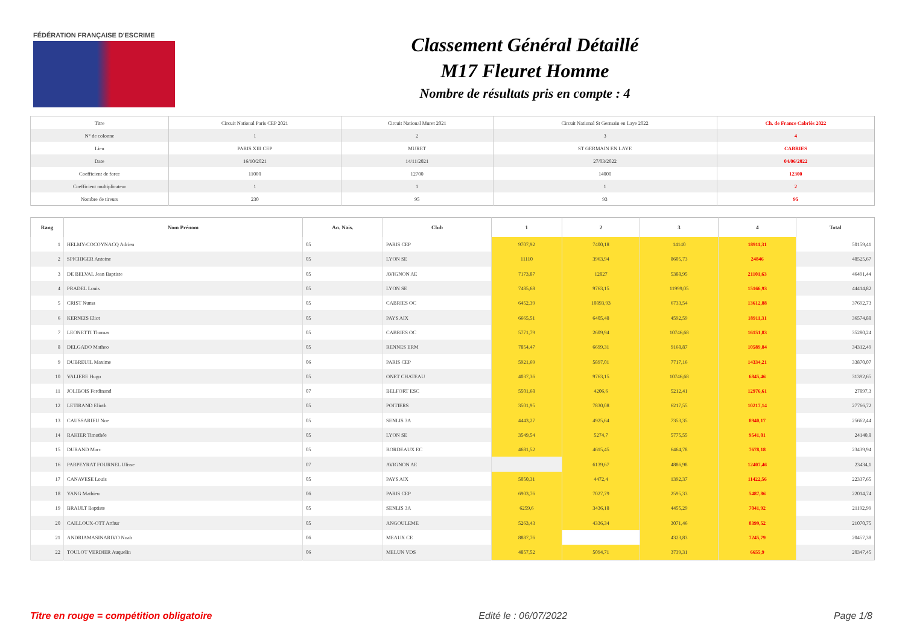FÉDÉRATION FRANÇAISE D'ESCRIME
Classement Général Détaillé
M17 Fleuret Homme
Nombre de résultats pris en compte : 4
| Titre | Circuit National Paris CEP 2021 | Circuit National Muret 2021 | Circuit National St Germain en Laye 2022 | Ch. de France Cabriès 2022 |
| N° de colonne | 1 | 2 | 3 | 4 |
| Lieu | PARIS XIII CEP | MURET | ST GERMAIN EN LAYE | CABRIES |
| Date | 16/10/2021 | 14/11/2021 | 27/03/2022 | 04/06/2022 |
| Coefficient de force | 11000 | 12700 | 14000 | 12300 |
| Coefficient multiplicateur | 1 | 1 | 1 | 2 |
| Nombre de tireurs | 230 | 95 | 93 | 95 |
| Rang | Nom Prénom | An. Nais. | Club | 1 | 2 | 3 | 4 | Total |
| --- | --- | --- | --- | --- | --- | --- | --- | --- |
| 1 | HELMY-COCOYNACQ Adrien | 05 | PARIS CEP | 9707,92 | 7400,18 | 14140 | 18911,31 | 50159,41 |
| 2 | SPICHIGER Antoine | 05 | LYON SE | 11110 | 3963,94 | 8605,73 | 24846 | 48525,67 |
| 3 | DE BELVAL Jean Baptiste | 05 | AVIGNON AE | 7173,87 | 12827 | 5388,95 | 21101,63 | 46491,44 |
| 4 | PRADEL Louis | 05 | LYON SE | 7485,68 | 9763,15 | 11999,05 | 15166,93 | 44414,82 |
| 5 | CRIST Numa | 05 | CABRIES OC | 6452,39 | 10893,93 | 6733,54 | 13612,88 | 37692,73 |
| 6 | KERNEIS Eliot | 05 | PAYS AIX | 6665,51 | 6405,48 | 4592,59 | 18911,31 | 36574,88 |
| 7 | LEONETTI Thomas | 05 | CABRIES OC | 5771,79 | 2609,94 | 10746,68 | 16151,83 | 35280,24 |
| 8 | DELGADO Matheo | 05 | RENNES ERM | 7854,47 | 6699,31 | 9168,87 | 10589,84 | 34312,49 |
| 9 | DUBREUIL Maxime | 06 | PARIS CEP | 5921,69 | 5897,01 | 7717,16 | 14334,21 | 33870,07 |
| 10 | VALIERE Hugo | 05 | ONET CHATEAU | 4037,36 | 9763,15 | 10746,68 | 6845,46 | 31392,65 |
| 11 | JOLIBOIS Ferdinand | 07 | BELFORT ESC | 5501,68 | 4206,6 | 5212,41 | 12976,61 | 27897,3 |
| 12 | LETIRAND Elioth | 05 | POITIERS | 3501,95 | 7830,08 | 6217,55 | 10217,14 | 27766,72 |
| 13 | CAUSSARIEU Noe | 05 | SENLIS 3A | 4443,27 | 4925,64 | 7353,35 | 8940,17 | 25662,44 |
| 14 | RAHIER Timothée | 05 | LYON SE | 3549,54 | 5274,7 | 5775,55 | 9541,01 | 24140,8 |
| 15 | DURAND Marc | 05 | BORDEAUX EC | 4681,52 | 4615,45 | 6464,78 | 7678,18 | 23439,94 |
| 16 | PARPEYRAT FOURNEL Ulisse | 07 | AVIGNON AE | | 6139,67 | 4886,98 | 12407,46 | 23434,1 |
| 17 | CANAVESE Louis | 05 | PAYS AIX | 5050,31 | 4472,4 | 1392,37 | 11422,56 | 22337,65 |
| 18 | YANG Mathieu | 06 | PARIS CEP | 6903,76 | 7027,79 | 2595,33 | 5487,86 | 22014,74 |
| 19 | BRAULT Baptiste | 05 | SENLIS 3A | 6259,6 | 3436,18 | 4455,29 | 7041,92 | 21192,99 |
| 20 | CAILLOUX-OTT Arthur | 05 | ANGOULEME | 5263,43 | 4336,34 | 3071,46 | 8399,52 | 21070,75 |
| 21 | ANDRIAMASINARIVO Noah | 06 | MEAUX CE | 8887,76 | | 4323,83 | 7245,79 | 20457,38 |
| 22 | TOULOT VERDIER Auquelin | 06 | MELUN VDS | 4857,52 | 5094,71 | 3739,31 | 6655,9 | 20347,45 |
Titre en rouge = compétition obligatoire Edité le : 06/07/2022 Page 1/8